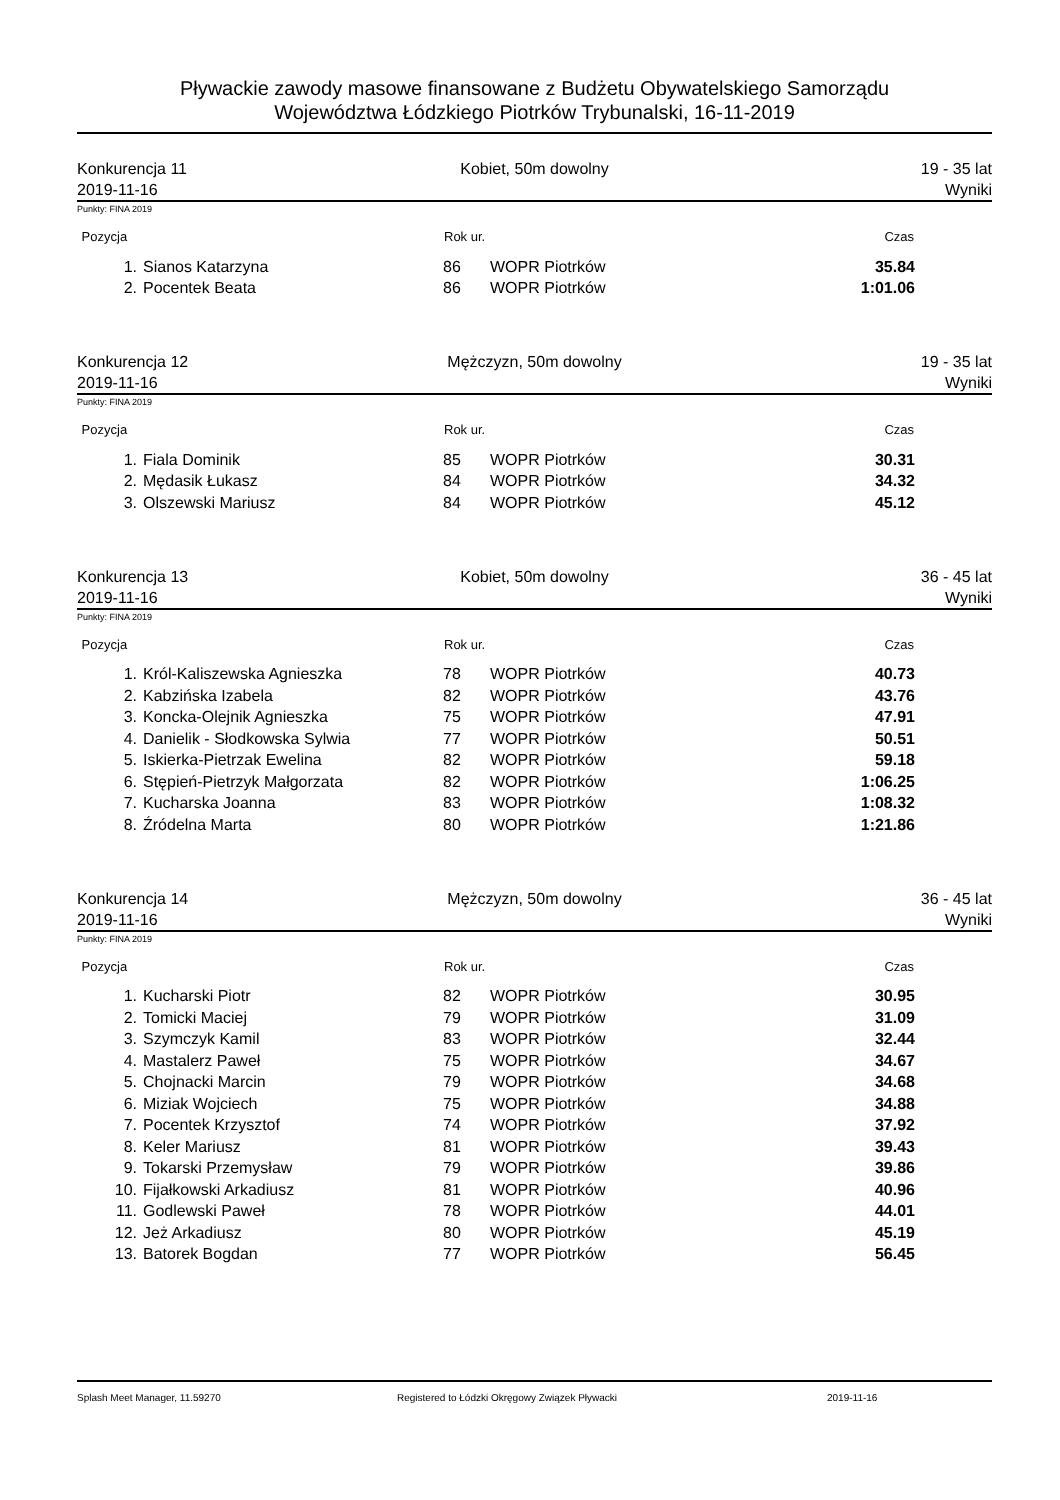Pływackie zawody masowe finansowane z Budżetu Obywatelskiego Samorządu
Województwa Łódzkiego Piotrków Trybunalski, 16-11-2019
Konkurencja 11
2019-11-16
Kobiet, 50m dowolny 19 - 35 lat
Wyniki
Punkty: FINA 2019
| Pozycja | | Rok ur. | | Czas |
| --- | --- | --- | --- | --- |
| 1. | Sianos Katarzyna | 86 | WOPR Piotrków | 35.84 |
| 2. | Pocentek Beata | 86 | WOPR Piotrków | 1:01.06 |
Konkurencja 12
2019-11-16
Mężczyzn, 50m dowolny 19 - 35 lat
Wyniki
Punkty: FINA 2019
| Pozycja | | Rok ur. | | Czas |
| --- | --- | --- | --- | --- |
| 1. | Fiala Dominik | 85 | WOPR Piotrków | 30.31 |
| 2. | Mędasik Łukasz | 84 | WOPR Piotrków | 34.32 |
| 3. | Olszewski Mariusz | 84 | WOPR Piotrków | 45.12 |
Konkurencja 13
2019-11-16
Kobiet, 50m dowolny 36 - 45 lat
Wyniki
Punkty: FINA 2019
| Pozycja | | Rok ur. | | Czas |
| --- | --- | --- | --- | --- |
| 1. | Król-Kaliszewska Agnieszka | 78 | WOPR Piotrków | 40.73 |
| 2. | Kabzińska Izabela | 82 | WOPR Piotrków | 43.76 |
| 3. | Koncka-Olejnik Agnieszka | 75 | WOPR Piotrków | 47.91 |
| 4. | Danielik - Słodkowska Sylwia | 77 | WOPR Piotrków | 50.51 |
| 5. | Iskierka-Pietrzak Ewelina | 82 | WOPR Piotrków | 59.18 |
| 6. | Stępień-Pietrzyk Małgorzata | 82 | WOPR Piotrków | 1:06.25 |
| 7. | Kucharska Joanna | 83 | WOPR Piotrków | 1:08.32 |
| 8. | Źródelna Marta | 80 | WOPR Piotrków | 1:21.86 |
Konkurencja 14
2019-11-16
Mężczyzn, 50m dowolny 36 - 45 lat
Wyniki
Punkty: FINA 2019
| Pozycja | | Rok ur. | | Czas |
| --- | --- | --- | --- | --- |
| 1. | Kucharski Piotr | 82 | WOPR Piotrków | 30.95 |
| 2. | Tomicki Maciej | 79 | WOPR Piotrków | 31.09 |
| 3. | Szymczyk Kamil | 83 | WOPR Piotrków | 32.44 |
| 4. | Mastalerz Paweł | 75 | WOPR Piotrków | 34.67 |
| 5. | Chojnacki Marcin | 79 | WOPR Piotrków | 34.68 |
| 6. | Miziak Wojciech | 75 | WOPR Piotrków | 34.88 |
| 7. | Pocentek Krzysztof | 74 | WOPR Piotrków | 37.92 |
| 8. | Keler Mariusz | 81 | WOPR Piotrków | 39.43 |
| 9. | Tokarski Przemysław | 79 | WOPR Piotrków | 39.86 |
| 10. | Fijałkowski Arkadiusz | 81 | WOPR Piotrków | 40.96 |
| 11. | Godlewski Paweł | 78 | WOPR Piotrków | 44.01 |
| 12. | Jeż Arkadiusz | 80 | WOPR Piotrków | 45.19 |
| 13. | Batorek Bogdan | 77 | WOPR Piotrków | 56.45 |
Splash Meet Manager, 11.59270 Registered to Łódzki Okręgowy Związek Pływacki 2019-11-16